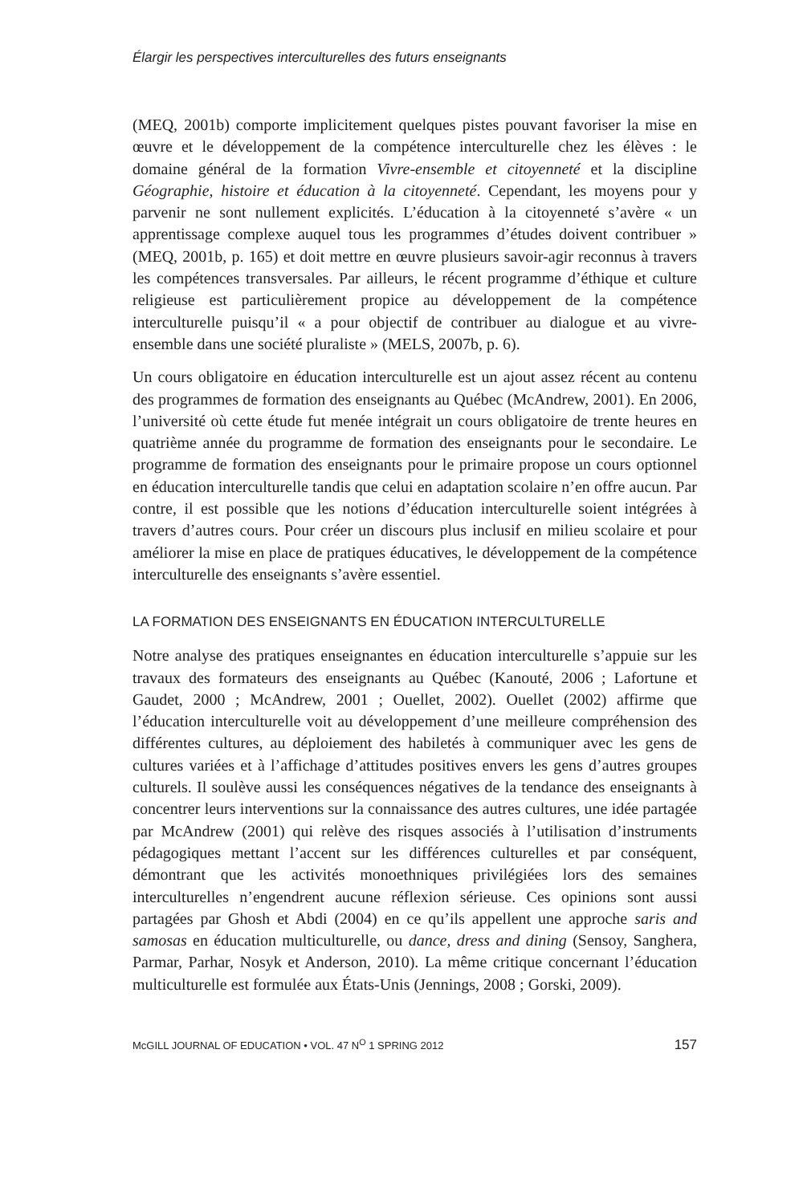Élargir les perspectives interculturelles des futurs enseignants
(MEQ, 2001b) comporte implicitement quelques pistes pouvant favoriser la mise en œuvre et le développement de la compétence interculturelle chez les élèves : le domaine général de la formation Vivre-ensemble et citoyenneté et la discipline Géographie, histoire et éducation à la citoyenneté. Cependant, les moyens pour y parvenir ne sont nullement explicités. L’éducation à la citoyenneté s’avère « un apprentissage complexe auquel tous les programmes d’études doivent contribuer » (MEQ, 2001b, p. 165) et doit mettre en œuvre plusieurs savoir-agir reconnus à travers les compétences transversales. Par ailleurs, le récent programme d’éthique et culture religieuse est particulièrement propice au développement de la compétence interculturelle puisqu’il « a pour objectif de contribuer au dialogue et au vivre-ensemble dans une société pluraliste » (MELS, 2007b, p. 6).
Un cours obligatoire en éducation interculturelle est un ajout assez récent au contenu des programmes de formation des enseignants au Québec (McAndrew, 2001). En 2006, l’université où cette étude fut menée intégrait un cours obligatoire de trente heures en quatrième année du programme de formation des enseignants pour le secondaire. Le programme de formation des enseignants pour le primaire propose un cours optionnel en éducation interculturelle tandis que celui en adaptation scolaire n’en offre aucun. Par contre, il est possible que les notions d’éducation interculturelle soient intégrées à travers d’autres cours. Pour créer un discours plus inclusif en milieu scolaire et pour améliorer la mise en place de pratiques éducatives, le développement de la compétence interculturelle des enseignants s’avère essentiel.
LA FORMATION DES ENSEIGNANTS EN ÉDUCATION INTERCULTURELLE
Notre analyse des pratiques enseignantes en éducation interculturelle s’appuie sur les travaux des formateurs des enseignants au Québec (Kanouté, 2006 ; Lafortune et Gaudet, 2000 ; McAndrew, 2001 ; Ouellet, 2002). Ouellet (2002) affirme que l’éducation interculturelle voit au développement d’une meilleure compréhension des différentes cultures, au déploiement des habiletés à communiquer avec les gens de cultures variées et à l’affichage d’attitudes positives envers les gens d’autres groupes culturels. Il soulève aussi les conséquences négatives de la tendance des enseignants à concentrer leurs interventions sur la connaissance des autres cultures, une idée partagée par McAndrew (2001) qui relève des risques associés à l’utilisation d’instruments pédagogiques mettant l’accent sur les différences culturelles et par conséquent, démontrant que les activités monoethniques privilégiées lors des semaines interculturelles n’engendrent aucune réflexion sérieuse. Ces opinions sont aussi partagées par Ghosh et Abdi (2004) en ce qu’ils appellent une approche saris and samosas en éducation multiculturelle, ou dance, dress and dining (Sensoy, Sanghera, Parmar, Parhar, Nosyk et Anderson, 2010). La même critique concernant l’éducation multiculturelle est formulée aux États-Unis (Jennings, 2008 ; Gorski, 2009).
McGILL JOURNAL OF EDUCATION • VOL. 47 N<sup>O</sup> 1 SPRING 2012 157